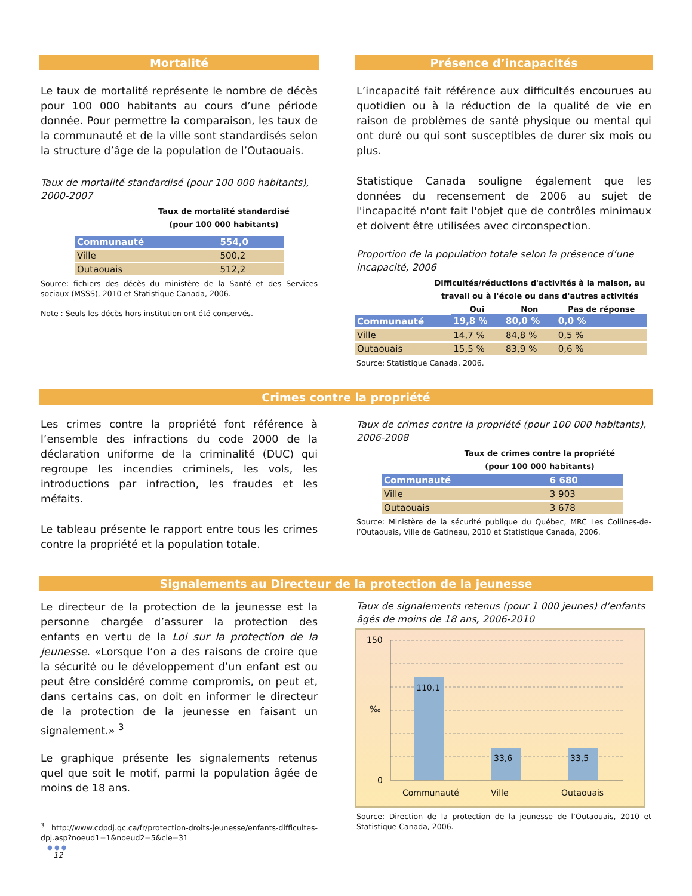Mortalité
Le taux de mortalité représente le nombre de décès pour 100 000 habitants au cours d’une période donnée. Pour permettre la comparaison, les taux de la communauté et de la ville sont standardisés selon la structure d’âge de la population de l’Outaouais.
Taux de mortalité standardisé (pour 100 000 habitants), 2000-2007
Taux de mortalité standardisé
(pour 100 000 habitants)
| Communauté | 554,0 |
| Ville | 500,2 |
| Outaouais | 512,2 |
Source: fichiers des décès du ministère de la Santé et des Services sociaux (MSSS), 2010 et Statistique Canada, 2006.
Note : Seuls les décès hors institution ont été conservés.
Présence d’incapacités
L’incapacité fait référence aux difficultés encourues au quotidien ou à la réduction de la qualité de vie en raison de problèmes de santé physique ou mental qui ont duré ou qui sont susceptibles de durer six mois ou plus.
Statistique Canada souligne également que les données du recensement de 2006 au sujet de l'incapacité n'ont fait l'objet que de contrôles minimaux et doivent être utilisées avec circonspection.
Proportion de la population totale selon la présence d’une incapacité, 2006
Difficultés/réductions d'activités à la maison, au travail ou à l'école ou dans d'autres activités
| | Oui | Non | Pas de réponse |
| Communauté | 19,8 % | 80,0 % | 0,0 % |
| Ville | 14,7 % | 84,8 % | 0,5 % |
| Outaouais | 15,5 % | 83,9 % | 0,6 % |
Source: Statistique Canada, 2006.
Crimes contre la propriété
Les crimes contre la propriété font référence à l’ensemble des infractions du code 2000 de la déclaration uniforme de la criminalité (DUC) qui regroupe les incendies criminels, les vols, les introductions par infraction, les fraudes et les méfaits.
Le tableau présente le rapport entre tous les crimes contre la propriété et la population totale.
Taux de crimes contre la propriété (pour 100 000 habitants), 2006-2008
Taux de crimes contre la propriété
(pour 100 000 habitants)
| Communauté | 6 680 |
| Ville | 3 903 |
| Outaouais | 3 678 |
Source: Ministère de la sécurité publique du Québec, MRC Les Collines-de-l’Outaouais, Ville de Gatineau, 2010 et Statistique Canada, 2006.
Signalements au Directeur de la protection de la jeunesse
Le directeur de la protection de la jeunesse est la personne chargée d’assurer la protection des enfants en vertu de la Loi sur la protection de la jeunesse. «Lorsque l’on a des raisons de croire que la sécurité ou le développement d’un enfant est ou peut être considéré comme compromis, on peut et, dans certains cas, on doit en informer le directeur de la protection de la jeunesse en faisant un signalement.» <sup>3</sup>
Le graphique présente les signalements retenus quel que soit le motif, parmi la population âgée de moins de 18 ans.
<sup>3</sup> http://www.cdpdj.qc.ca/fr/protection-droits-jeunesse/enfants-difficultes-dpj.asp?noeud1=1&noeud2=5&cle=31
● ● ●
12
Taux de signalements retenus (pour 1 000 jeunes) d’enfants âgés de moins de 18 ans, 2006-2010
150
‰
0
110,1
33,6
33,5
Communauté
Ville
Outaouais
Source: Direction de la protection de la jeunesse de l’Outaouais, 2010 et Statistique Canada, 2006.